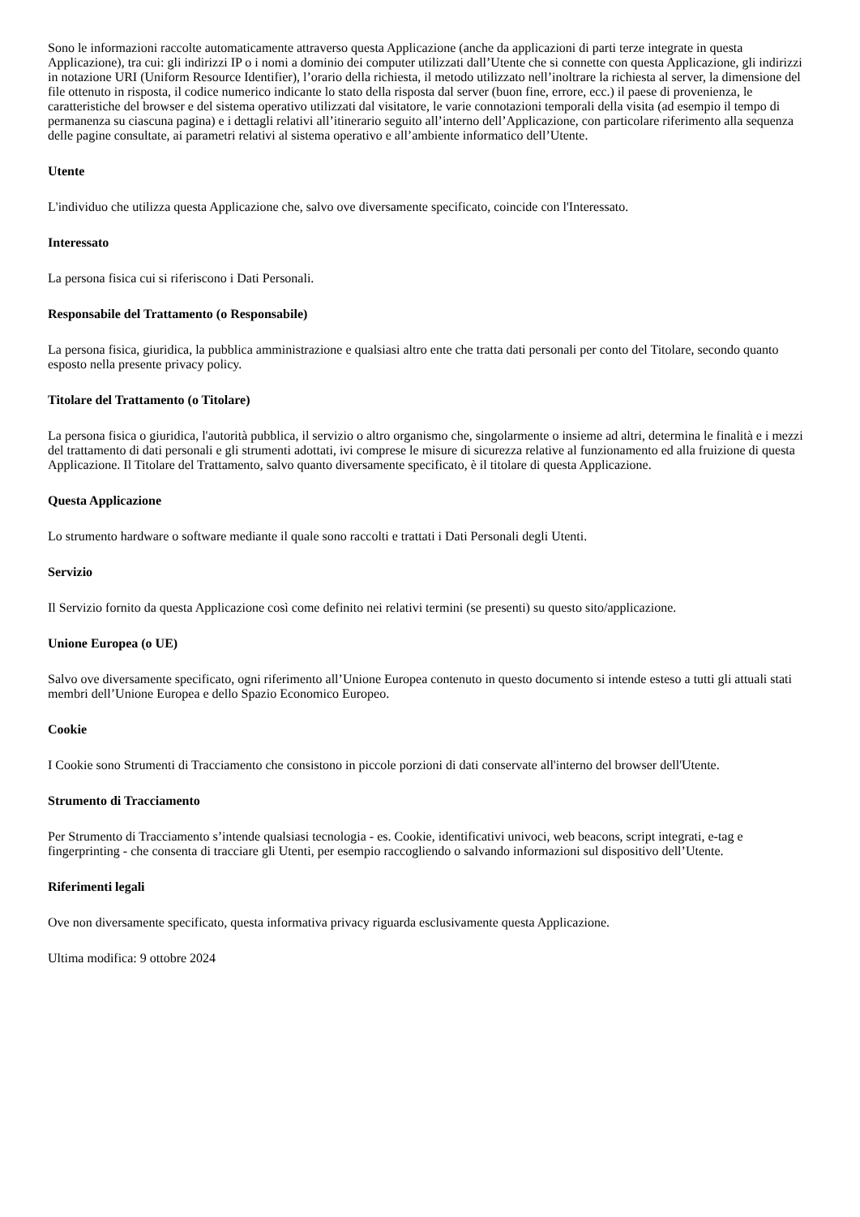Sono le informazioni raccolte automaticamente attraverso questa Applicazione (anche da applicazioni di parti terze integrate in questa Applicazione), tra cui: gli indirizzi IP o i nomi a dominio dei computer utilizzati dall’Utente che si connette con questa Applicazione, gli indirizzi in notazione URI (Uniform Resource Identifier), l’orario della richiesta, il metodo utilizzato nell’inoltrare la richiesta al server, la dimensione del file ottenuto in risposta, il codice numerico indicante lo stato della risposta dal server (buon fine, errore, ecc.) il paese di provenienza, le caratteristiche del browser e del sistema operativo utilizzati dal visitatore, le varie connotazioni temporali della visita (ad esempio il tempo di permanenza su ciascuna pagina) e i dettagli relativi all’itinerario seguito all’interno dell’Applicazione, con particolare riferimento alla sequenza delle pagine consultate, ai parametri relativi al sistema operativo e all’ambiente informatico dell’Utente.
Utente
L'individuo che utilizza questa Applicazione che, salvo ove diversamente specificato, coincide con l'Interessato.
Interessato
La persona fisica cui si riferiscono i Dati Personali.
Responsabile del Trattamento (o Responsabile)
La persona fisica, giuridica, la pubblica amministrazione e qualsiasi altro ente che tratta dati personali per conto del Titolare, secondo quanto esposto nella presente privacy policy.
Titolare del Trattamento (o Titolare)
La persona fisica o giuridica, l'autorità pubblica, il servizio o altro organismo che, singolarmente o insieme ad altri, determina le finalità e i mezzi del trattamento di dati personali e gli strumenti adottati, ivi comprese le misure di sicurezza relative al funzionamento ed alla fruizione di questa Applicazione. Il Titolare del Trattamento, salvo quanto diversamente specificato, è il titolare di questa Applicazione.
Questa Applicazione
Lo strumento hardware o software mediante il quale sono raccolti e trattati i Dati Personali degli Utenti.
Servizio
Il Servizio fornito da questa Applicazione così come definito nei relativi termini (se presenti) su questo sito/applicazione.
Unione Europea (o UE)
Salvo ove diversamente specificato, ogni riferimento all’Unione Europea contenuto in questo documento si intende esteso a tutti gli attuali stati membri dell’Unione Europea e dello Spazio Economico Europeo.
Cookie
I Cookie sono Strumenti di Tracciamento che consistono in piccole porzioni di dati conservate all'interno del browser dell'Utente.
Strumento di Tracciamento
Per Strumento di Tracciamento s’intende qualsiasi tecnologia - es. Cookie, identificativi univoci, web beacons, script integrati, e-tag e fingerprinting - che consenta di tracciare gli Utenti, per esempio raccogliendo o salvando informazioni sul dispositivo dell’Utente.
Riferimenti legali
Ove non diversamente specificato, questa informativa privacy riguarda esclusivamente questa Applicazione.
Ultima modifica: 9 ottobre 2024